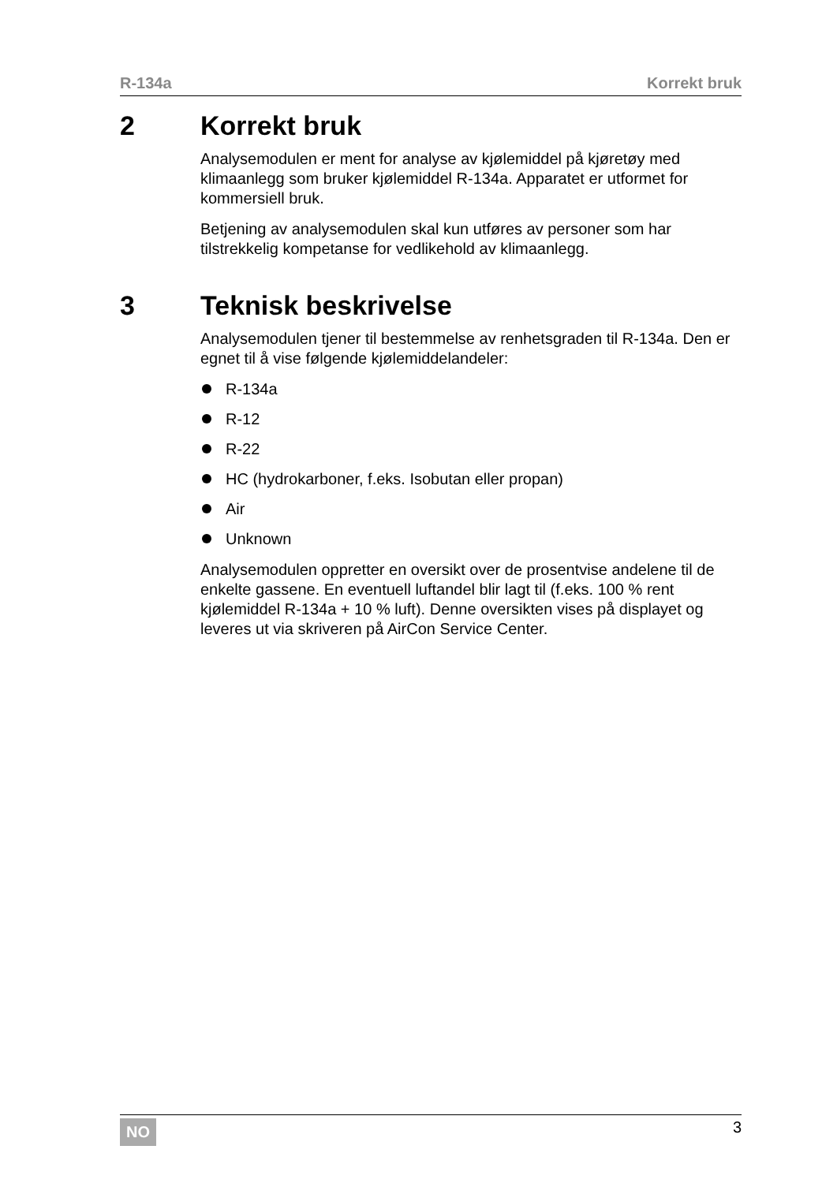R-134a Korrekt bruk
2 Korrekt bruk
Analysemodulen er ment for analyse av kjølemiddel på kjøretøy med klimaanlegg som bruker kjølemiddel R-134a. Apparatet er utformet for kommersiell bruk.
Betjening av analysemodulen skal kun utføres av personer som har tilstrekkelig kompetanse for vedlikehold av klimaanlegg.
3 Teknisk beskrivelse
Analysemodulen tjener til bestemmelse av renhetsgraden til R-134a. Den er egnet til å vise følgende kjølemiddelandeler:
R-134a
R-12
R-22
HC (hydrokarboner, f.eks. Isobutan eller propan)
Air
Unknown
Analysemodulen oppretter en oversikt over de prosentvise andelene til de enkelte gassene. En eventuell luftandel blir lagt til (f.eks. 100 % rent kjølemiddel R-134a + 10 % luft). Denne oversikten vises på displayet og leveres ut via skriveren på AirCon Service Center.
NO 3